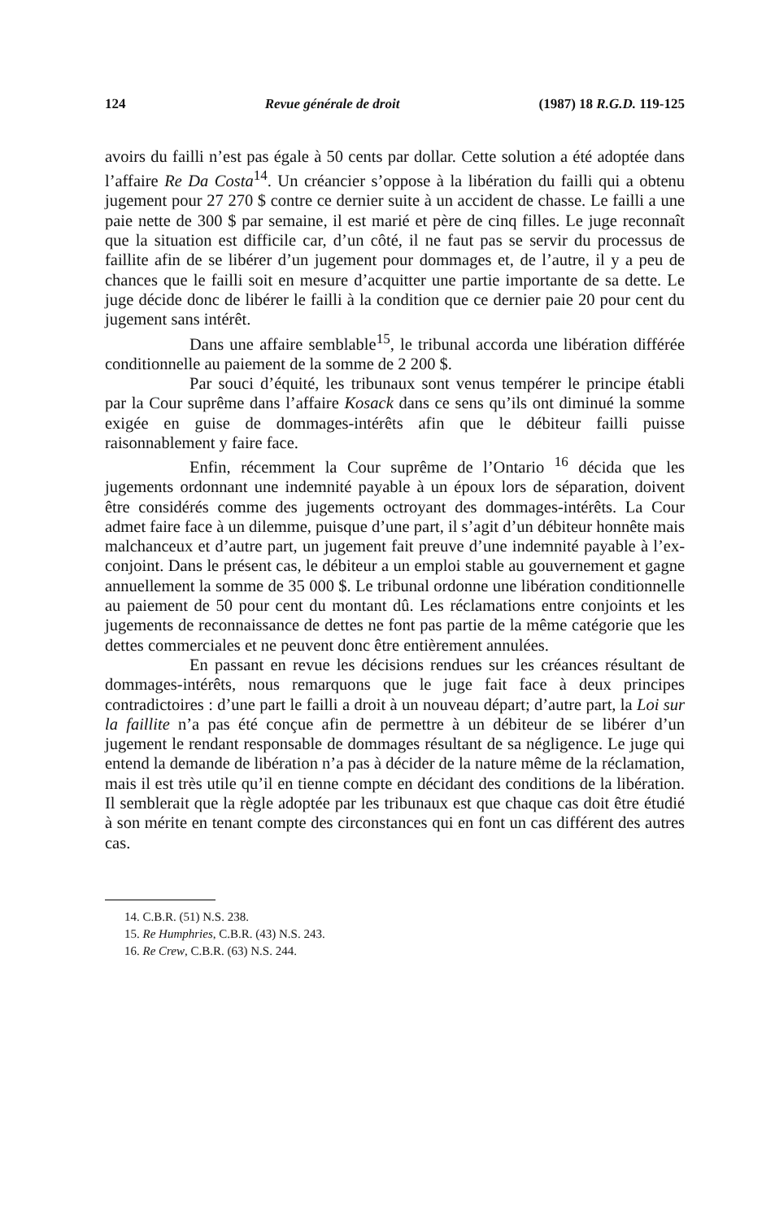124 Revue générale de droit (1987) 18 R.G.D. 119-125
avoirs du failli n’est pas égale à 50 cents par dollar. Cette solution a été adoptée dans l’affaire Re Da Costa<sup>14</sup>. Un créancier s’oppose à la libération du failli qui a obtenu jugement pour 27 270 $ contre ce dernier suite à un accident de chasse. Le failli a une paie nette de 300 $ par semaine, il est marié et père de cinq filles. Le juge reconnaît que la situation est difficile car, d’un côté, il ne faut pas se servir du processus de faillite afin de se libérer d’un jugement pour dommages et, de l’autre, il y a peu de chances que le failli soit en mesure d’acquitter une partie importante de sa dette. Le juge décide donc de libérer le failli à la condition que ce dernier paie 20 pour cent du jugement sans intérêt.
Dans une affaire semblable<sup>15</sup>, le tribunal accorda une libération différée conditionnelle au paiement de la somme de 2 200 $.
Par souci d’équité, les tribunaux sont venus tempérer le principe établi par la Cour suprême dans l’affaire Kosack dans ce sens qu’ils ont diminué la somme exigée en guise de dommages-intérêts afin que le débiteur failli puisse raisonnablement y faire face.
Enfin, récemment la Cour suprême de l’Ontario <sup>16</sup> décida que les jugements ordonnant une indemnité payable à un époux lors de séparation, doivent être considérés comme des jugements octroyant des dommages-intérêts. La Cour admet faire face à un dilemme, puisque d’une part, il s’agit d’un débiteur honnête mais malchanceux et d’autre part, un jugement fait preuve d’une indemnité payable à l’ex-conjoint. Dans le présent cas, le débiteur a un emploi stable au gouvernement et gagne annuellement la somme de 35 000 $. Le tribunal ordonne une libération conditionnelle au paiement de 50 pour cent du montant dû. Les réclamations entre conjoints et les jugements de reconnaissance de dettes ne font pas partie de la même catégorie que les dettes commerciales et ne peuvent donc être entièrement annulées.
En passant en revue les décisions rendues sur les créances résultant de dommages-intérêts, nous remarquons que le juge fait face à deux principes contradictoires : d’une part le failli a droit à un nouveau départ; d’autre part, la Loi sur la faillite n’a pas été conçue afin de permettre à un débiteur de se libérer d’un jugement le rendant responsable de dommages résultant de sa négligence. Le juge qui entend la demande de libération n’a pas à décider de la nature même de la réclamation, mais il est très utile qu’il en tienne compte en décidant des conditions de la libération. Il semblerait que la règle adoptée par les tribunaux est que chaque cas doit être étudié à son mérite en tenant compte des circonstances qui en font un cas différent des autres cas.
14. C.B.R. (51) N.S. 238.
15. Re Humphries, C.B.R. (43) N.S. 243.
16. Re Crew, C.B.R. (63) N.S. 244.